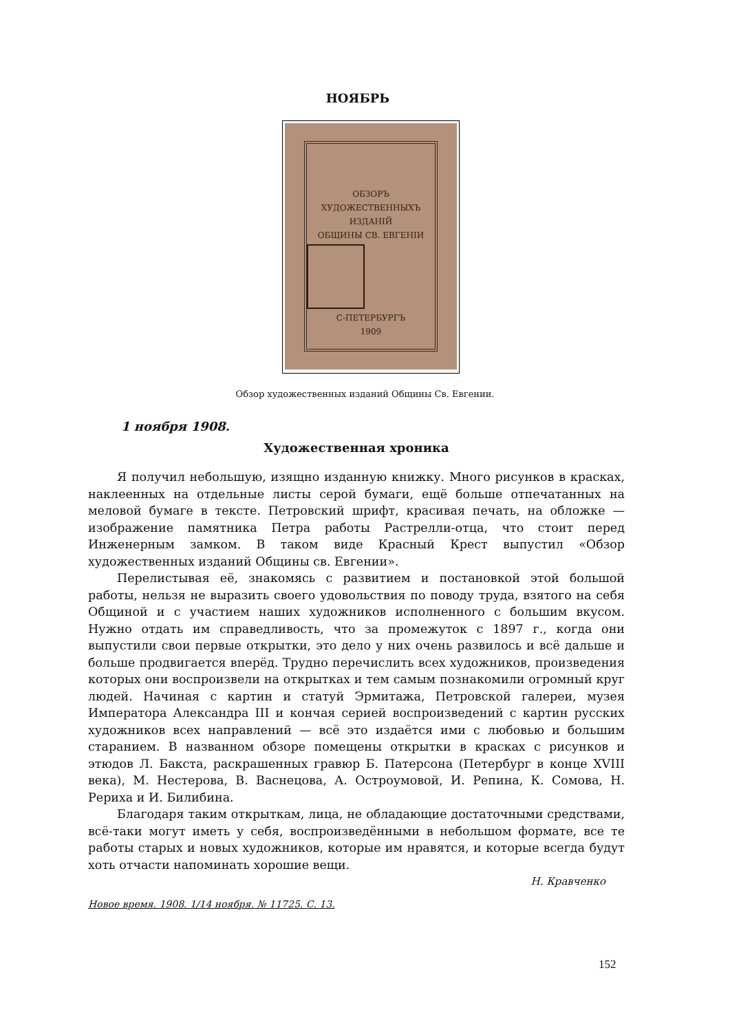НОЯБРЬ
ОБЗОРЪ
ХУДОЖЕСТВЕННЫХЪ
ИЗДАНIЙ
ОБЩИНЫ СВ. ЕВГЕНIИ
С-ПЕТЕРБУРГЪ
1909
Обзор художественных изданий Общины Св. Евгении.
1 ноября 1908.
Художественная хроника
Я получил небольшую, изящно изданную книжку. Много рисунков в красках, наклеенных на отдельные листы серой бумаги, ещё больше отпечатанных на меловой бумаге в тексте. Петровский шрифт, красивая печать, на обложке — изображение памятника Петра работы Растрелли-отца, что стоит перед Инженерным замком. В таком виде Красный Крест выпустил «Обзор художественных изданий Общины св. Евгении».
Перелистывая её, знакомясь с развитием и постановкой этой большой работы, нельзя не выразить своего удовольствия по поводу труда, взятого на себя Общиной и с участием наших художников исполненного с большим вкусом. Нужно отдать им справедливость, что за промежуток с 1897 г., когда они выпустили свои первые открытки, это дело у них очень развилось и всё дальше и больше продвигается вперёд. Трудно перечислить всех художников, произведения которых они воспроизвели на открытках и тем самым познакомили огромный круг людей. Начиная с картин и статуй Эрмитажа, Петровской галереи, музея Императора Александра III и кончая серией воспроизведений с картин русских художников всех направлений — всё это издаётся ими с любовью и большим старанием. В названном обзоре помещены открытки в красках с рисунков и этюдов Л. Бакста, раскрашенных гравюр Б. Патерсона (Петербург в конце XVIII века), М. Нестерова, В. Васнецова, А. Остроумовой, И. Репина, К. Сомова, Н. Рериха и И. Билибина.
Благодаря таким открыткам, лица, не обладающие достаточными средствами, всё-таки могут иметь у себя, воспроизведёнными в небольшом формате, все те работы старых и новых художников, которые им нравятся, и которые всегда будут хоть отчасти напоминать хорошие вещи.
Н. Кравченко
Новое время. 1908. 1/14 ноября. № 11725. С. 13.
152